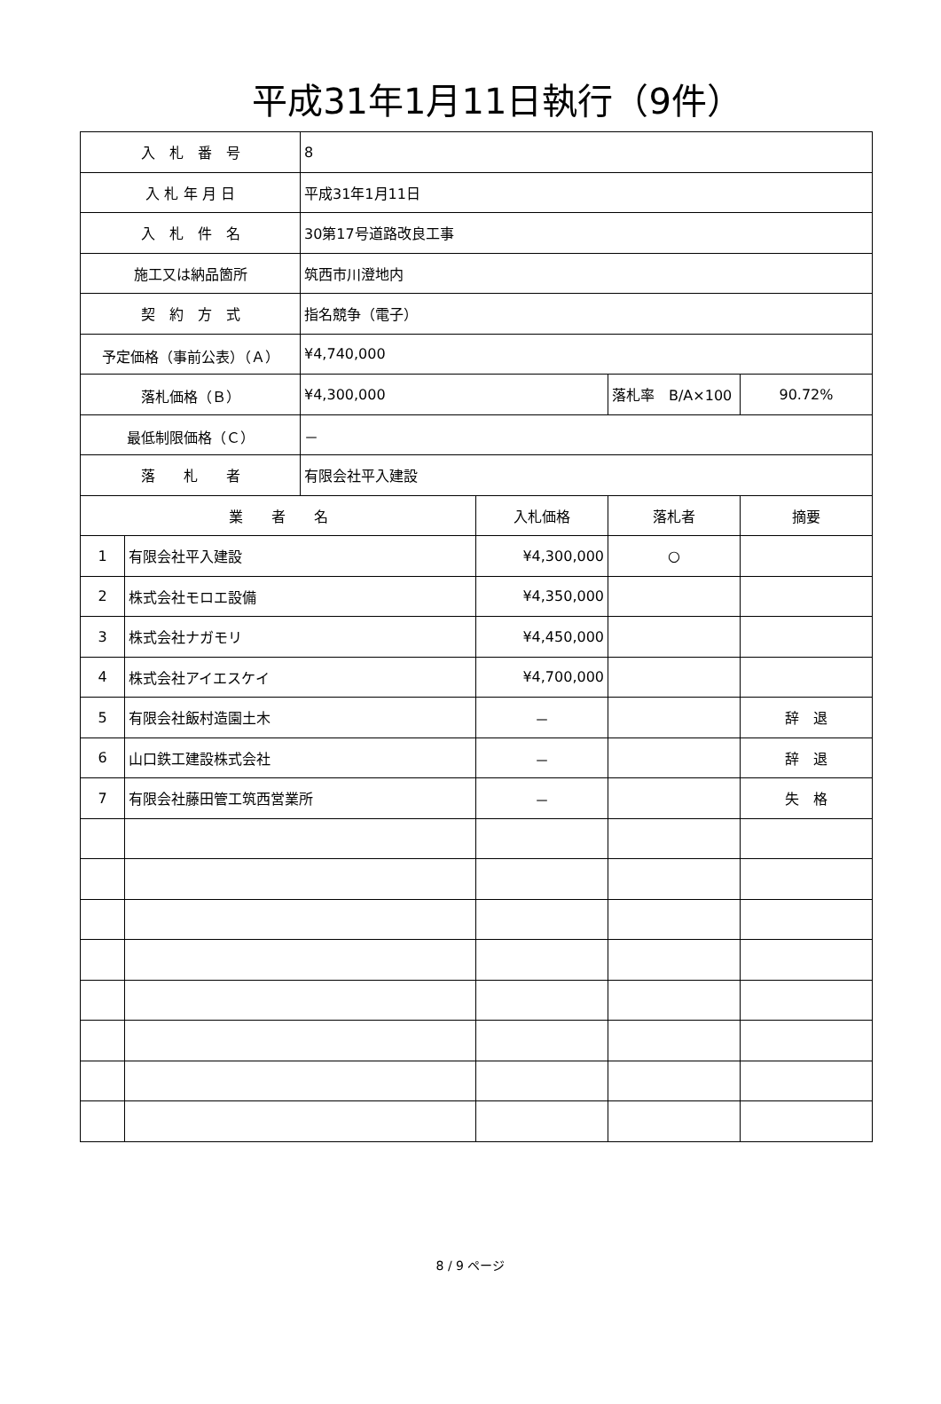平成31年1月11日執行（9件）
| 入 札 番 号 | | 8 | | | |
| 入 札 年 月 日 | | 平成31年1月11日 | | | |
| 入 札 件 名 | | 30第17号道路改良工事 | | | |
| 施工又は納品箇所 | | 筑西市川澄地内 | | | |
| 契 約 方 式 | | 指名競争（電子） | | | |
| 予定価格（事前公表）（Ａ） | | ¥4,740,000 | | | |
| 落札価格（Ｂ） | | ¥4,300,000 | | 落札率 B/A×100 | 90.72% |
| 最低制限価格（Ｃ） | | － | | | |
| 落 札 者 | | 有限会社平入建設 | | | |
| 業 者 名 | | | 入札価格 | 落札者 | 摘要 |
| 1 | 有限会社平入建設 | | ¥4,300,000 | ○ | |
| 2 | 株式会社モロエ設備 | | ¥4,350,000 | | |
| 3 | 株式会社ナガモリ | | ¥4,450,000 | | |
| 4 | 株式会社アイエスケイ | | ¥4,700,000 | | |
| 5 | 有限会社飯村造園土木 | | － | | 辞 退 |
| 6 | 山口鉄工建設株式会社 | | － | | 辞 退 |
| 7 | 有限会社藤田管工筑西営業所 | | － | | 失 格 |
8 / 9 ページ